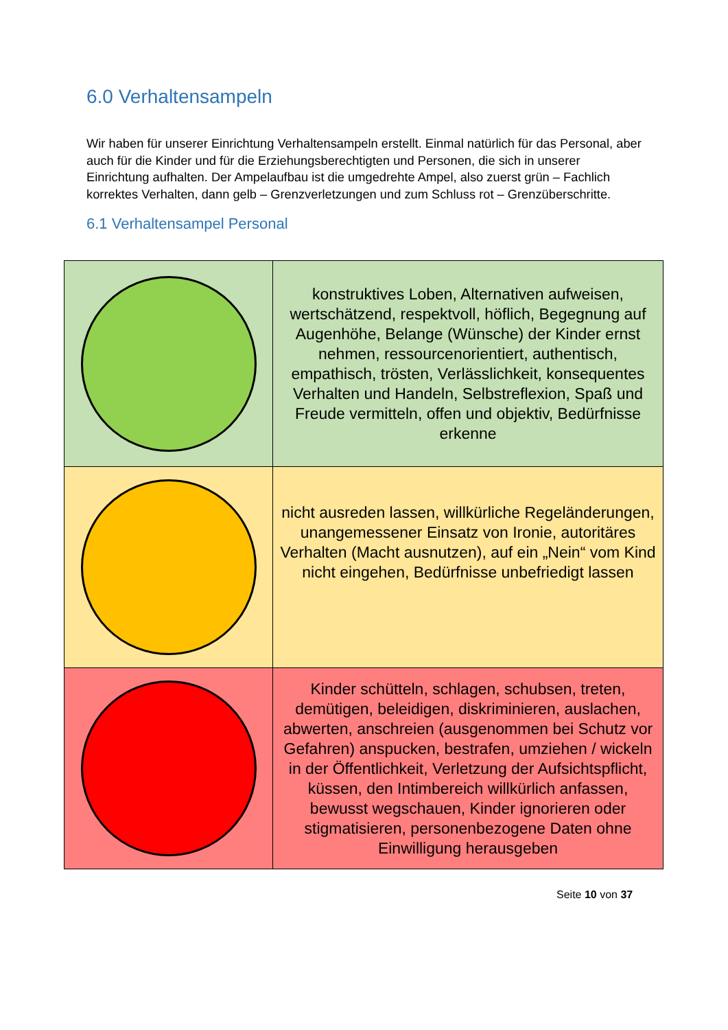6.0 Verhaltensampeln
Wir haben für unserer Einrichtung Verhaltensampeln erstellt. Einmal natürlich für das Personal, aber auch für die Kinder und für die Erziehungsberechtigten und Personen, die sich in unserer Einrichtung aufhalten. Der Ampelaufbau ist die umgedrehte Ampel, also zuerst grün – Fachlich korrektes Verhalten, dann gelb – Grenzverletzungen und zum Schluss rot – Grenzüberschritte.
6.1 Verhaltensampel Personal
| | konstruktives Loben, Alternativen aufweisen, wertschätzend, respektvoll, höflich, Begegnung auf Augenhöhe, Belange (Wünsche) der Kinder ernst nehmen, ressourcenorientiert, authentisch, empathisch, trösten, Verlässlichkeit, konsequentes Verhalten und Handeln, Selbstreflexion, Spaß und Freude vermitteln, offen und objektiv, Bedürfnisse erkenne |
| | nicht ausreden lassen, willkürliche Regeländerungen, unangemessener Einsatz von Ironie, autoritäres Verhalten (Macht ausnutzen), auf ein „Nein“ vom Kind nicht eingehen, Bedürfnisse unbefriedigt lassen |
| | Kinder schütteln, schlagen, schubsen, treten, demütigen, beleidigen, diskriminieren, auslachen, abwerten, anschreien (ausgenommen bei Schutz vor Gefahren) anspucken, bestrafen, umziehen / wickeln in der Öffentlichkeit, Verletzung der Aufsichtspflicht, küssen, den Intimbereich willkürlich anfassen, bewusst wegschauen, Kinder ignorieren oder stigmatisieren, personenbezogene Daten ohne Einwilligung herausgeben |
Seite 10 von 37